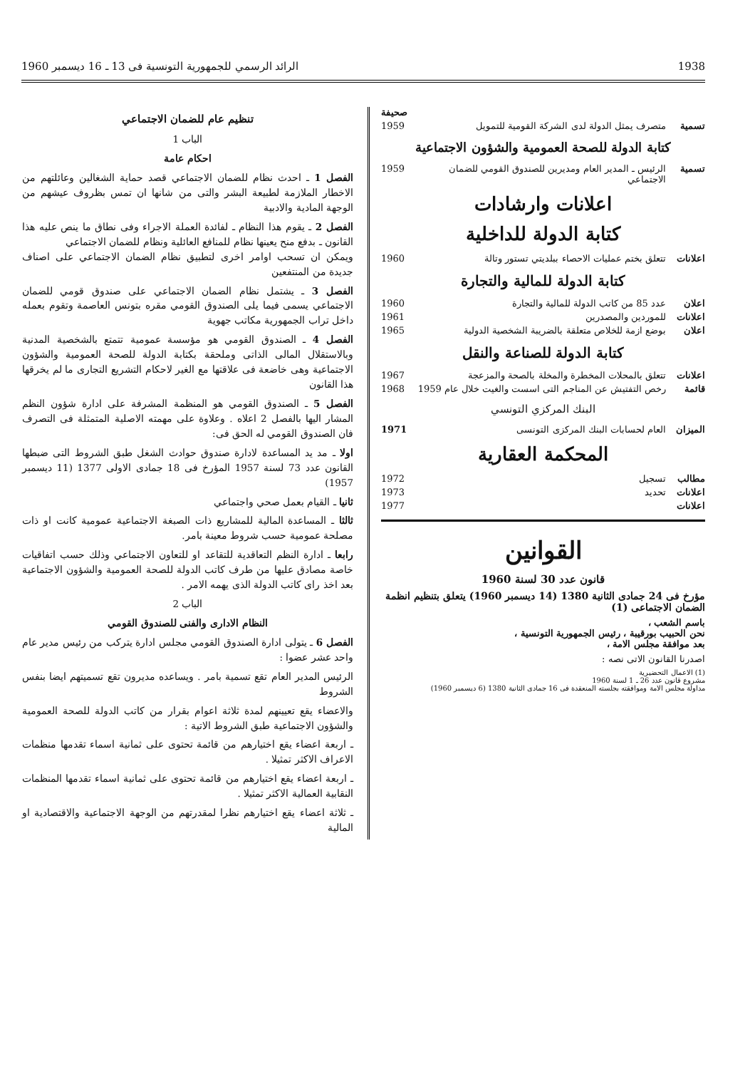1938 الرائد الرسمي للجمهورية التونسية فى 13 ـ 16 ديسمبر 1960
صحيفة
تسمية متصرف يمثل الدولة لدى الشركة القومية للتمويل 1959
كتابة الدولة للصحة العمومية والشؤون الاجتماعية
تسمية الرئيس ـ المدير العام ومديرين للصندوق القومي للضمان الاجتماعي 1959
اعلانات وارشادات
كتابة الدولة للداخلية
اعلانات تتعلق بختم عمليات الاحصاء ببلديتي تستور وتالة 1960
كتابة الدولة للمالية والتجارة
اعلان عدد 85 من كاتب الدولة للمالية والتجارة 1960
اعلانات للموردين والمصدرين 1961
اعلان بوضع ازمة للخلاص متعلقة بالضريبة الشخصية الدولية 1965
كتابة الدولة للصناعة والنقل
اعلانات تتعلق بالمحلات المخطرة والمخلة بالصحة والمزعجة 1967
قائمة رخص التفتيش عن المناجم التى اسست والغيت خلال عام 1959 1968
البنك المركزي التونسي
الميزان العام لحسابات البنك المركزى التونسى 1971
المحكمة العقارية
مطالب تسجيل 1972
اعلانات تحديد 1973
اعلانات 1977
القوانين
قانون عدد 30 لسنة 1960
مؤرخ فى 24 جمادى الثانية 1380 (14 ديسمبر 1960) يتعلق بتنظيم انظمة الضمان الاجتماعى (1)
باسم الشعب ،
نحن الحبيب بورقيبة ، رئيس الجمهورية التونسية ،
بعد موافقة مجلس الامة ،
اصدرنا القانون الاتى نصه :
(1) الاعمال التحضيرية
مشروع قانون عدد 26 ـ 1 لسنة 1960
مداولة مجلس الامة وموافقته بجلسته المنعقدة فى 16 جمادى الثانية 1380 (6 ديسمبر 1960)
تنظيم عام للضمان الاجتماعي
الباب 1
احكام عامة
الفصل 1 ـ احدث نظام للضمان الاجتماعي قصد حماية الشغالين وعائلتهم من الاخطار الملازمة لطبيعة البشر والتى من شانها ان تمس بظروف عيشهم من الوجهة المادية والادبية
الفصل 2 ـ يقوم هذا النظام ـ لفائدة العملة الاجراء وفى نطاق ما ينص عليه هذا القانون ـ بدفع منح يعينها نظام للمنافع العائلية ونظام للضمان الاجتماعي
ويمكن ان تسحب اوامر اخرى لتطبيق نظام الضمان الاجتماعي على اصناف جديدة من المنتفعين
الفصل 3 ـ يشتمل نظام الضمان الاجتماعي على صندوق قومي للضمان الاجتماعي يسمى فيما يلى الصندوق القومي مقره بتونس العاصمة وتقوم بعمله داخل تراب الجمهورية مكاتب جهوية
الفصل 4 ـ الصندوق القومي هو مؤسسة عمومية تتمتع بالشخصية المدنية وبالاستقلال المالى الذاتى وملحقة بكتابة الدولة للصحة العمومية والشؤون الاجتماعية وهى خاضعة فى علاقتها مع الغير لاحكام التشريع التجارى ما لم يخرقها هذا القانون
الفصل 5 ـ الصندوق القومي هو المنظمة المشرفة على ادارة شؤون النظم المشار اليها بالفصل 2 اعلاه . وعلاوة على مهمته الاصلية المتمثلة فى التصرف فان الصندوق القومي له الحق فى:
اولا ـ مد يد المساعدة لادارة صندوق حوادث الشغل طبق الشروط التى ضبطها القانون عدد 73 لسنة 1957 المؤرخ فى 18 جمادى الاولى 1377 (11 ديسمبر 1957)
ثانيا ـ القيام بعمل صحي واجتماعي
ثالثا ـ المساعدة المالية للمشاريع ذات الصبغة الاجتماعية عمومية كانت او ذات مصلحة عمومية حسب شروط معينة بامر.
رابعا ـ ادارة النظم التعاقدية للتقاعد او للتعاون الاجتماعي وذلك حسب اتفاقيات خاصة مصادق عليها من طرف كاتب الدولة للصحة العمومية والشؤون الاجتماعية بعد اخذ راى كاتب الدولة الذى يهمه الامر .
الباب 2
النظام الادارى والفنى للصندوق القومي
الفصل 6 ـ يتولى ادارة الصندوق القومي مجلس ادارة يتركب من رئيس مدير عام واحد عشر عضوا :
الرئيس المدير العام تقع تسمية بامر . ويساعده مديرون تقع تسميتهم ايضا بنفس الشروط
والاعضاء يقع تعيينهم لمدة ثلاثة اعوام بقرار من كاتب الدولة للصحة العمومية والشؤون الاجتماعية طبق الشروط الاتية :
ـ اربعة اعضاء يقع اختيارهم من قائمة تحتوى على ثمانية اسماء تقدمها منظمات الاعراف الاكثر تمثيلا .
ـ اربعة اعضاء يقع اختيارهم من قائمة تحتوى على ثمانية اسماء تقدمها المنظمات النقابية العمالية الاكثر تمثيلا .
ـ ثلاثة اعضاء يقع اختيارهم نظرا لمقدرتهم من الوجهة الاجتماعية والاقتصادية او المالية